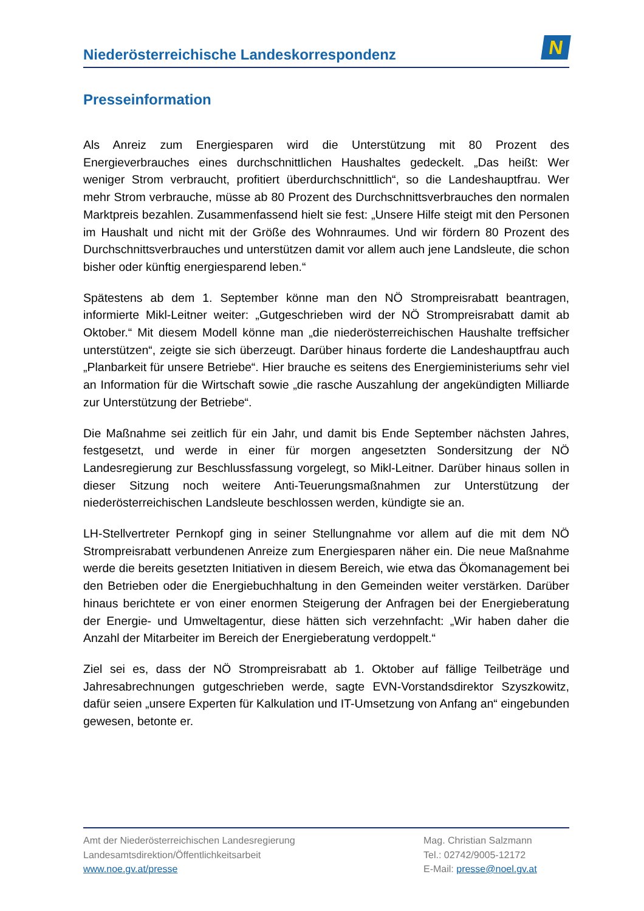Niederösterreichische Landeskorrespondenz
N
Presseinformation
Als Anreiz zum Energiesparen wird die Unterstützung mit 80 Prozent des Energieverbrauches eines durchschnittlichen Haushaltes gedeckelt. „Das heißt: Wer weniger Strom verbraucht, profitiert überdurchschnittlich“, so die Landeshauptfrau. Wer mehr Strom verbrauche, müsse ab 80 Prozent des Durchschnittsverbrauches den normalen Marktpreis bezahlen. Zusammenfassend hielt sie fest: „Unsere Hilfe steigt mit den Personen im Haushalt und nicht mit der Größe des Wohnraumes. Und wir fördern 80 Prozent des Durchschnittsverbrauches und unterstützen damit vor allem auch jene Landsleute, die schon bisher oder künftig energiesparend leben.“
Spätestens ab dem 1. September könne man den NÖ Strompreisrabatt beantragen, informierte Mikl-Leitner weiter: „Gutgeschrieben wird der NÖ Strompreisrabatt damit ab Oktober.“ Mit diesem Modell könne man „die niederösterreichischen Haushalte treffsicher unterstützen“, zeigte sie sich überzeugt. Darüber hinaus forderte die Landeshauptfrau auch „Planbarkeit für unsere Betriebe“. Hier brauche es seitens des Energieministeriums sehr viel an Information für die Wirtschaft sowie „die rasche Auszahlung der angekündigten Milliarde zur Unterstützung der Betriebe“.
Die Maßnahme sei zeitlich für ein Jahr, und damit bis Ende September nächsten Jahres, festgesetzt, und werde in einer für morgen angesetzten Sondersitzung der NÖ Landesregierung zur Beschlussfassung vorgelegt, so Mikl-Leitner. Darüber hinaus sollen in dieser Sitzung noch weitere Anti-Teuerungsmaßnahmen zur Unterstützung der niederösterreichischen Landsleute beschlossen werden, kündigte sie an.
LH-Stellvertreter Pernkopf ging in seiner Stellungnahme vor allem auf die mit dem NÖ Strompreisrabatt verbundenen Anreize zum Energiesparen näher ein. Die neue Maßnahme werde die bereits gesetzten Initiativen in diesem Bereich, wie etwa das Ökomanagement bei den Betrieben oder die Energiebuchhaltung in den Gemeinden weiter verstärken. Darüber hinaus berichtete er von einer enormen Steigerung der Anfragen bei der Energieberatung der Energie- und Umweltagentur, diese hätten sich verzehnfacht: „Wir haben daher die Anzahl der Mitarbeiter im Bereich der Energieberatung verdoppelt.“
Ziel sei es, dass der NÖ Strompreisrabatt ab 1. Oktober auf fällige Teilbeträge und Jahresabrechnungen gutgeschrieben werde, sagte EVN-Vorstandsdirektor Szyszkowitz, dafür seien „unsere Experten für Kalkulation und IT-Umsetzung von Anfang an“ eingebunden gewesen, betonte er.
Amt der Niederösterreichischen Landesregierung
Landesamtsdirektion/Öffentlichkeitsarbeit
www.noe.gv.at/presse
Mag. Christian Salzmann
Tel.: 02742/9005-12172
E-Mail: presse@noel.gv.at